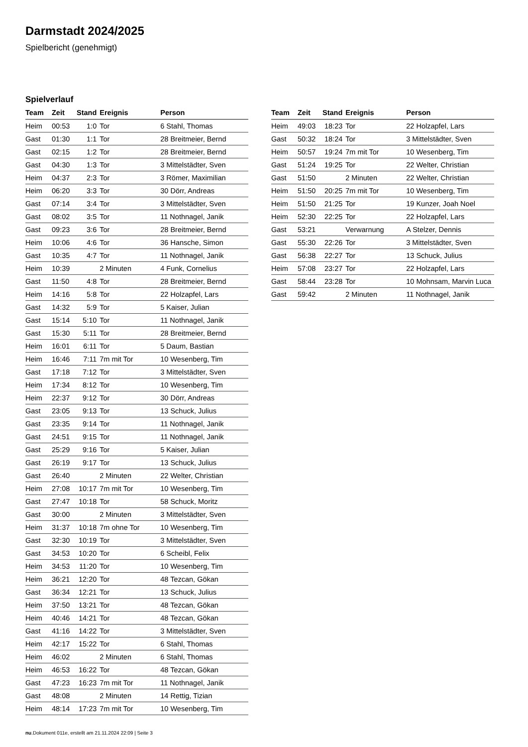Darmstadt 2024/2025
Spielbericht (genehmigt)
Spielverlauf
| Team | Zeit | Stand | Ereignis | Person |
| --- | --- | --- | --- | --- |
| Heim | 00:53 | 1:0 | Tor | 6 Stahl, Thomas |
| Gast | 01:30 | 1:1 | Tor | 28 Breitmeier, Bernd |
| Gast | 02:15 | 1:2 | Tor | 28 Breitmeier, Bernd |
| Gast | 04:30 | 1:3 | Tor | 3 Mittelstädter, Sven |
| Heim | 04:37 | 2:3 | Tor | 3 Römer, Maximilian |
| Heim | 06:20 | 3:3 | Tor | 30 Dörr, Andreas |
| Gast | 07:14 | 3:4 | Tor | 3 Mittelstädter, Sven |
| Gast | 08:02 | 3:5 | Tor | 11 Nothnagel, Janik |
| Gast | 09:23 | 3:6 | Tor | 28 Breitmeier, Bernd |
| Heim | 10:06 | 4:6 | Tor | 36 Hansche, Simon |
| Gast | 10:35 | 4:7 | Tor | 11 Nothnagel, Janik |
| Heim | 10:39 | | 2 Minuten | 4 Funk, Cornelius |
| Gast | 11:50 | 4:8 | Tor | 28 Breitmeier, Bernd |
| Heim | 14:16 | 5:8 | Tor | 22 Holzapfel, Lars |
| Gast | 14:32 | 5:9 | Tor | 5 Kaiser, Julian |
| Gast | 15:14 | 5:10 | Tor | 11 Nothnagel, Janik |
| Gast | 15:30 | 5:11 | Tor | 28 Breitmeier, Bernd |
| Heim | 16:01 | 6:11 | Tor | 5 Daum, Bastian |
| Heim | 16:46 | 7:11 | 7m mit Tor | 10 Wesenberg, Tim |
| Gast | 17:18 | 7:12 | Tor | 3 Mittelstädter, Sven |
| Heim | 17:34 | 8:12 | Tor | 10 Wesenberg, Tim |
| Heim | 22:37 | 9:12 | Tor | 30 Dörr, Andreas |
| Gast | 23:05 | 9:13 | Tor | 13 Schuck, Julius |
| Gast | 23:35 | 9:14 | Tor | 11 Nothnagel, Janik |
| Gast | 24:51 | 9:15 | Tor | 11 Nothnagel, Janik |
| Gast | 25:29 | 9:16 | Tor | 5 Kaiser, Julian |
| Gast | 26:19 | 9:17 | Tor | 13 Schuck, Julius |
| Gast | 26:40 | | 2 Minuten | 22 Welter, Christian |
| Heim | 27:08 | 10:17 | 7m mit Tor | 10 Wesenberg, Tim |
| Gast | 27:47 | 10:18 | Tor | 58 Schuck, Moritz |
| Gast | 30:00 | | 2 Minuten | 3 Mittelstädter, Sven |
| Heim | 31:37 | 10:18 | 7m ohne Tor | 10 Wesenberg, Tim |
| Gast | 32:30 | 10:19 | Tor | 3 Mittelstädter, Sven |
| Gast | 34:53 | 10:20 | Tor | 6 Scheibl, Felix |
| Heim | 34:53 | 11:20 | Tor | 10 Wesenberg, Tim |
| Heim | 36:21 | 12:20 | Tor | 48 Tezcan, Gökan |
| Gast | 36:34 | 12:21 | Tor | 13 Schuck, Julius |
| Heim | 37:50 | 13:21 | Tor | 48 Tezcan, Gökan |
| Heim | 40:46 | 14:21 | Tor | 48 Tezcan, Gökan |
| Gast | 41:16 | 14:22 | Tor | 3 Mittelstädter, Sven |
| Heim | 42:17 | 15:22 | Tor | 6 Stahl, Thomas |
| Heim | 46:02 | | 2 Minuten | 6 Stahl, Thomas |
| Heim | 46:53 | 16:22 | Tor | 48 Tezcan, Gökan |
| Gast | 47:23 | 16:23 | 7m mit Tor | 11 Nothnagel, Janik |
| Gast | 48:08 | | 2 Minuten | 14 Rettig, Tizian |
| Heim | 48:14 | 17:23 | 7m mit Tor | 10 Wesenberg, Tim |
| Team | Zeit | Stand | Ereignis | Person |
| --- | --- | --- | --- | --- |
| Heim | 49:03 | 18:23 | Tor | 22 Holzapfel, Lars |
| Gast | 50:32 | 18:24 | Tor | 3 Mittelstädter, Sven |
| Heim | 50:57 | 19:24 | 7m mit Tor | 10 Wesenberg, Tim |
| Gast | 51:24 | 19:25 | Tor | 22 Welter, Christian |
| Gast | 51:50 | | 2 Minuten | 22 Welter, Christian |
| Heim | 51:50 | 20:25 | 7m mit Tor | 10 Wesenberg, Tim |
| Heim | 51:50 | 21:25 | Tor | 19 Kunzer, Joah Noel |
| Heim | 52:30 | 22:25 | Tor | 22 Holzapfel, Lars |
| Gast | 53:21 | | Verwarnung | A Stelzer, Dennis |
| Gast | 55:30 | 22:26 | Tor | 3 Mittelstädter, Sven |
| Gast | 56:38 | 22:27 | Tor | 13 Schuck, Julius |
| Heim | 57:08 | 23:27 | Tor | 22 Holzapfel, Lars |
| Gast | 58:44 | 23:28 | Tor | 10 Mohnsam, Marvin Luca |
| Gast | 59:42 | | 2 Minuten | 11 Nothnagel, Janik |
nu.Dokument 011e, erstellt am 21.11.2024 22:09 | Seite 3